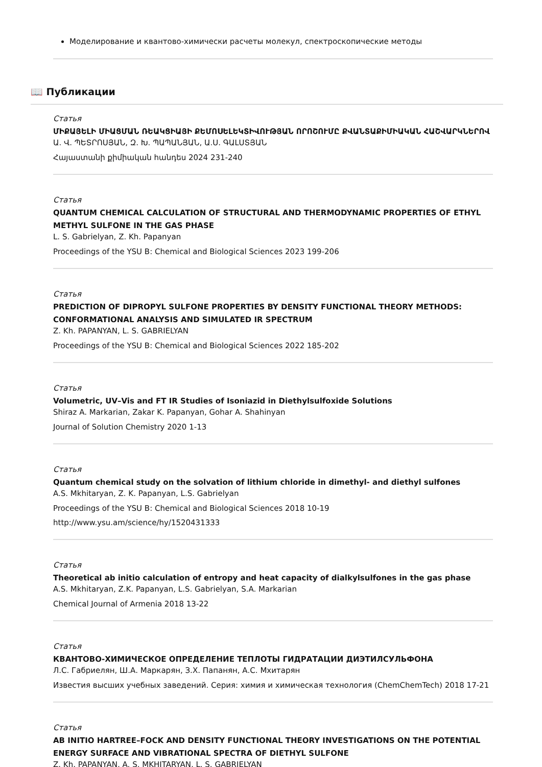Моделирование и квантово-химически расчеты молекул, спектроскопические методы
📖 Публикации
Статья
ՄԻՔԱՅԵԼԻ ՄԻԱՑՄԱՆ ՌԵԱԿՑԻԱՅԻ ՔԵՄՈՍԵԼԵԿՏԻՎՈՒԹՅԱՆ ՈՐՈՇՈՒՄԸ ՔՎԱՆՏԱՔԻՄԻԱԿԱՆ ՀԱՇՎԱՐԿՆԵՐՈՎ
Ա. Վ. ՊԵՏՐՈՍՅԱՆ, Զ. Խ. ՊԱՊԱՆՅԱՆ, Ա.Ս. ԳԱԼՍՏՅԱՆ
Հայաստանի քիմիական հանդես 2024 231-240
Статья
QUANTUM CHEMICAL CALCULATION OF STRUCTURAL AND THERMODYNAMIC PROPERTIES OF ETHYL METHYL SULFONE IN THE GAS PHASE
L. S. Gabrielyan, Z. Kh. Papanyan
Proceedings of the YSU B: Chemical and Biological Sciences 2023 199-206
Статья
PREDICTION OF DIPROPYL SULFONE PROPERTIES BY DENSITY FUNCTIONAL THEORY METHODS: CONFORMATIONAL ANALYSIS AND SIMULATED IR SPECTRUM
Z. Kh. PAPANYAN, L. S. GABRIELYAN
Proceedings of the YSU B: Chemical and Biological Sciences 2022 185-202
Статья
Volumetric, UV–Vis and FT IR Studies of Isoniazid in Diethylsulfoxide Solutions
Shiraz A. Markarian, Zakar K. Papanyan, Gohar A. Shahinyan
Journal of Solution Chemistry 2020 1-13
Статья
Quantum chemical study on the solvation of lithium chloride in dimethyl- and diethyl sulfones
A.S. Mkhitaryan, Z. K. Papanyan, L.S. Gabrielyan
Proceedings of the YSU B: Chemical and Biological Sciences 2018 10-19
http://www.ysu.am/science/hy/1520431333
Статья
Theoretical ab initio calculation of entropy and heat capacity of dialkylsulfones in the gas phase
A.S. Mkhitaryan, Z.K. Papanyan, L.S. Gabrielyan, S.A. Markarian
Chemical Journal of Armenia 2018 13-22
Статья
КВАНТОВО-ХИМИЧЕСКОЕ ОПРЕДЕЛЕНИЕ ТЕПЛОТЫ ГИДРАТАЦИИ ДИЭТИЛСУЛЬФОНА
Л.С. Габриелян, Ш.А. Маркарян, З.Х. Папанян, А.С. Мхитарян
Известия высших учебных заведений. Серия: химия и химическая технология (ChemChemTech) 2018 17-21
Статья
AB INITIO HARTREE–FOCK AND DENSITY FUNCTIONAL THEORY INVESTIGATIONS ON THE POTENTIAL ENERGY SURFACE AND VIBRATIONAL SPECTRA OF DIETHYL SULFONE
Z. Kh. PAPANYAN, A. S. MKHITARYAN, L. S. GABRIELYAN